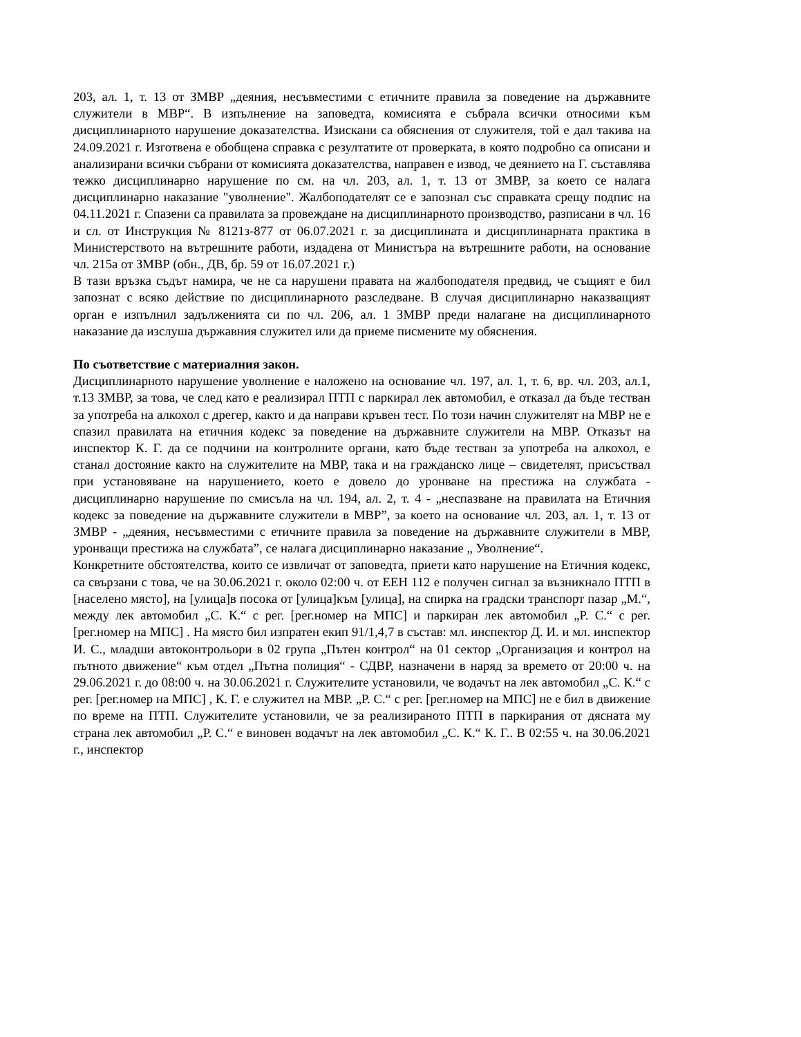203, ал. 1, т. 13 от ЗМВР „деяния, несъвместими с етичните правила за поведение на държавните служители в МВР“. В изпълнение на заповедта, комисията е събрала всички относими към дисциплинарното нарушение доказателства. Изискани са обяснения от служителя, той е дал такива на 24.09.2021 г. Изготвена е обобщена справка с резултатите от проверката, в която подробно са описани и анализирани всички събрани от комисията доказателства, направен е извод, че деянието на Г. съставлява тежко дисциплинарно нарушение по см. на чл. 203, ал. 1, т. 13 от ЗМВР, за което се налага дисциплинарно наказание "уволнение". Жалбоподателят се е запознал със справката срещу подпис на 04.11.2021 г. Спазени са правилата за провеждане на дисциплинарното производство, разписани в чл. 16 и сл. от Инструкция № 8121з-877 от 06.07.2021 г. за дисциплината и дисциплинарната практика в Министерството на вътрешните работи, издадена от Министъра на вътрешните работи, на основание чл. 215а от ЗМВР (обн., ДВ, бр. 59 от 16.07.2021 г.)
В тази връзка съдът намира, че не са нарушени правата на жалбоподателя предвид, че същият е бил запознат с всяко действие по дисциплинарното разследване. В случая дисциплинарно наказващият орган е изпълнил задълженията си по чл. 206, ал. 1 ЗМВР преди налагане на дисциплинарното наказание да изслуша държавния служител или да приеме писмените му обяснения.
По съответствие с материалния закон.
Дисциплинарното нарушение уволнение е наложено на основание чл. 197, ал. 1, т. 6, вр. чл. 203, ал.1, т.13 ЗМВР, за това, че след като е реализирал ПТП с паркирал лек автомобил, е отказал да бъде тестван за употреба на алкохол с дрегер, както и да направи кръвен тест. По този начин служителят на МВР не е спазил правилата на етичния кодекс за поведение на държавните служители на МВР. Отказът на инспектор К. Г. да се подчини на контролните органи, като бъде тестван за употреба на алкохол, е станал достояние както на служителите на МВР, така и на гражданско лице – свидетелят, присъствал при установяване на нарушението, което е довело до уронване на престижа на службата - дисциплинарно нарушение по смисъла на чл. 194, ал. 2, т. 4 - „неспазване на правилата на Етичния кодекс за поведение на държавните служители в МВР”, за което на основание чл. 203, ал. 1, т. 13 от ЗМВР - „деяния, несъвместими с етичните правила за поведение на държавните служители в МВР, уронващи престижа на службата”, се налага дисциплинарно наказание „ Уволнение“.
Конкретните обстоятелства, които се извличат от заповедта, приети като нарушение на Етичния кодекс, са свързани с това, че на 30.06.2021 г. около 02:00 ч. от ЕЕН 112 е получен сигнал за възникнало ПТП в [населено място], на [улица]в посока от [улица]към [улица], на спирка на градски транспорт пазар „М.“, между лек автомобил „С. К.“ с рег. [рег.номер на МПС] и паркиран лек автомобил „Р. С.“ с рег. [рег.номер на МПС] . На място бил изпратен екип 91/1,4,7 в състав: мл. инспектор Д. И. и мл. инспектор И. С., младши автоконтрольори в 02 група „Пътен контрол“ на 01 сектор „Организация и контрол на пътното движение“ към отдел „Пътна полиция“ - СДВР, назначени в наряд за времето от 20:00 ч. на 29.06.2021 г. до 08:00 ч. на 30.06.2021 г. Служителите установили, че водачът на лек автомобил „С. К.“ с рег. [рег.номер на МПС] , К. Г. е служител на МВР. „Р. С.“ с рег. [рег.номер на МПС] не е бил в движение по време на ПТП. Служителите установили, че за реализираното ПТП в паркирания от дясната му страна лек автомобил „Р. С.“ е виновен водачът на лек автомобил „С. К.“ К. Г.. В 02:55 ч. на 30.06.2021 г., инспектор